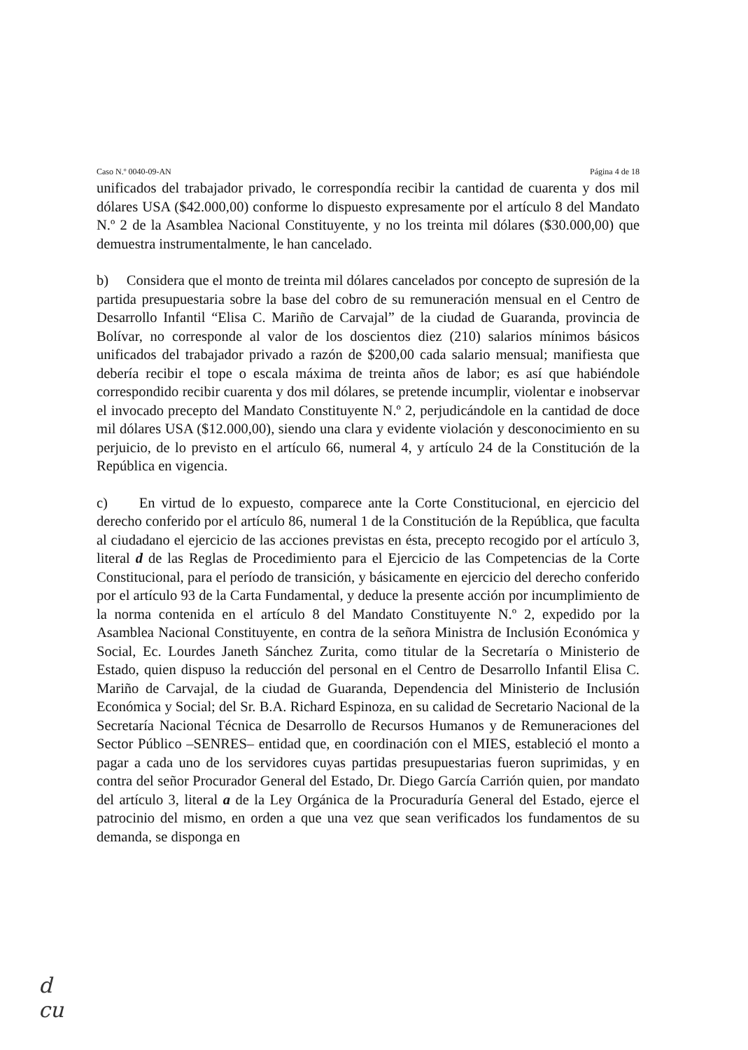Caso N.º 0040-09-AN Página 4 de 18
unificados del trabajador privado, le correspondía recibir la cantidad de cuarenta y dos mil dólares USA ($42.000,00) conforme lo dispuesto expresamente por el artículo 8 del Mandato N.º 2 de la Asamblea Nacional Constituyente, y no los treinta mil dólares ($30.000,00) que demuestra instrumentalmente, le han cancelado.
b) Considera que el monto de treinta mil dólares cancelados por concepto de supresión de la partida presupuestaria sobre la base del cobro de su remuneración mensual en el Centro de Desarrollo Infantil “Elisa C. Mariño de Carvajal” de la ciudad de Guaranda, provincia de Bolívar, no corresponde al valor de los doscientos diez (210) salarios mínimos básicos unificados del trabajador privado a razón de $200,00 cada salario mensual; manifiesta que debería recibir el tope o escala máxima de treinta años de labor; es así que habiéndole correspondido recibir cuarenta y dos mil dólares, se pretende incumplir, violentar e inobservar el invocado precepto del Mandato Constituyente N.º 2, perjudicándole en la cantidad de doce mil dólares USA ($12.000,00), siendo una clara y evidente violación y desconocimiento en su perjuicio, de lo previsto en el artículo 66, numeral 4, y artículo 24 de la Constitución de la República en vigencia.
c) En virtud de lo expuesto, comparece ante la Corte Constitucional, en ejercicio del derecho conferido por el artículo 86, numeral 1 de la Constitución de la República, que faculta al ciudadano el ejercicio de las acciones previstas en ésta, precepto recogido por el artículo 3, literal d de las Reglas de Procedimiento para el Ejercicio de las Competencias de la Corte Constitucional, para el período de transición, y básicamente en ejercicio del derecho conferido por el artículo 93 de la Carta Fundamental, y deduce la presente acción por incumplimiento de la norma contenida en el artículo 8 del Mandato Constituyente N.º 2, expedido por la Asamblea Nacional Constituyente, en contra de la señora Ministra de Inclusión Económica y Social, Ec. Lourdes Janeth Sánchez Zurita, como titular de la Secretaría o Ministerio de Estado, quien dispuso la reducción del personal en el Centro de Desarrollo Infantil Elisa C. Mariño de Carvajal, de la ciudad de Guaranda, Dependencia del Ministerio de Inclusión Económica y Social; del Sr. B.A. Richard Espinoza, en su calidad de Secretario Nacional de la Secretaría Nacional Técnica de Desarrollo de Recursos Humanos y de Remuneraciones del Sector Público –SENRES– entidad que, en coordinación con el MIES, estableció el monto a pagar a cada uno de los servidores cuyas partidas presupuestarias fueron suprimidas, y en contra del señor Procurador General del Estado, Dr. Diego García Carrión quien, por mandato del artículo 3, literal a de la Ley Orgánica de la Procuraduría General del Estado, ejerce el patrocinio del mismo, en orden a que una vez que sean verificados los fundamentos de su demanda, se disponga en
d
cu